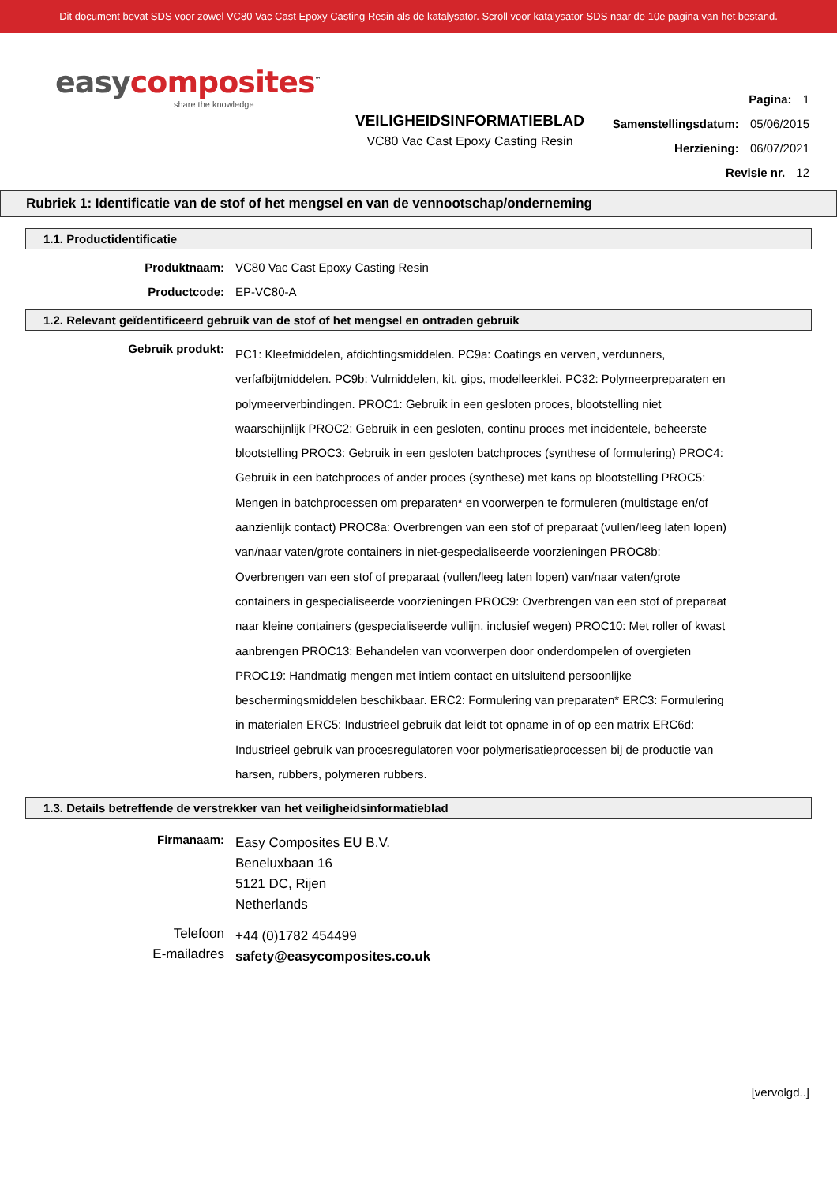Dit document bevat SDS voor zowel VC80 Vac Cast Epoxy Casting Resin als de katalysator. Scroll voor katalysator-SDS naar de 10e pagina van het bestand.
easy composites<sup>™</sup>
share the knowledge
VEILIGHEIDSINFORMATIEBLAD
VC80 Vac Cast Epoxy Casting Resin
Pagina: 1
Samenstellingsdatum: 05/06/2015
Herziening: 06/07/2021
Revisie nr. 12
Rubriek 1: Identificatie van de stof of het mengsel en van de vennootschap/onderneming
1.1. Productidentificatie
Produktnaam:
VC80 Vac Cast Epoxy Casting Resin
Productcode:
EP-VC80-A
1.2. Relevant geïdentificeerd gebruik van de stof of het mengsel en ontraden gebruik
Gebruik produkt:
PC1: Kleefmiddelen, afdichtingsmiddelen. PC9a: Coatings en verven, verdunners, verfafbijtmiddelen. PC9b: Vulmiddelen, kit, gips, modelleerklei. PC32: Polymeerpreparaten en polymeerverbindingen. PROC1: Gebruik in een gesloten proces, blootstelling niet waarschijnlijk PROC2: Gebruik in een gesloten, continu proces met incidentele, beheerste blootstelling PROC3: Gebruik in een gesloten batchproces (synthese of formulering) PROC4: Gebruik in een batchproces of ander proces (synthese) met kans op blootstelling PROC5: Mengen in batchprocessen om preparaten* en voorwerpen te formuleren (multistage en/of aanzienlijk contact) PROC8a: Overbrengen van een stof of preparaat (vullen/leeg laten lopen) van/naar vaten/grote containers in niet-gespecialiseerde voorzieningen PROC8b: Overbrengen van een stof of preparaat (vullen/leeg laten lopen) van/naar vaten/grote containers in gespecialiseerde voorzieningen PROC9: Overbrengen van een stof of preparaat naar kleine containers (gespecialiseerde vullijn, inclusief wegen) PROC10: Met roller of kwast aanbrengen PROC13: Behandelen van voorwerpen door onderdompelen of overgieten PROC19: Handmatig mengen met intiem contact en uitsluitend persoonlijke beschermingsmiddelen beschikbaar. ERC2: Formulering van preparaten* ERC3: Formulering in materialen ERC5: Industrieel gebruik dat leidt tot opname in of op een matrix ERC6d: Industrieel gebruik van procesregulatoren voor polymerisatieprocessen bij de productie van harsen, rubbers, polymeren rubbers.
1.3. Details betreffende de verstrekker van het veiligheidsinformatieblad
Firmanaam:
Easy Composites EU B.V.
Beneluxbaan 16
5121 DC, Rijen
Netherlands
Telefoon
+44 (0)1782 454499
E-mailadres
safety@easycomposites.co.uk
[vervolgd..]